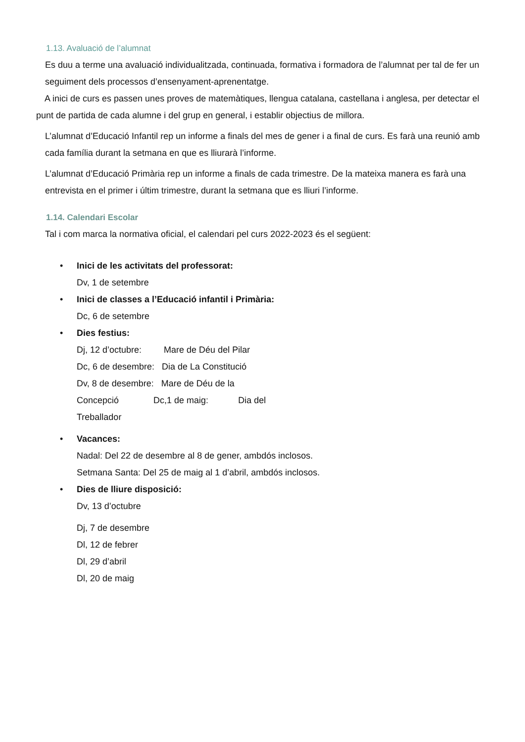1.13. Avaluació de l’alumnat
Es duu a terme una avaluació individualitzada, continuada, formativa i formadora de l’alumnat per tal de fer un seguiment dels processos d’ensenyament-aprenentatge.
A inici de curs es passen unes proves de matemàtiques, llengua catalana, castellana i anglesa, per detectar el punt de partida de cada alumne i del grup en general, i establir objectius de millora.
L’alumnat d’Educació Infantil rep un informe a finals del mes de gener i a final de curs. Es farà una reunió amb cada família durant la setmana en que es lliurarà l’informe.
L’alumnat d’Educació Primària rep un informe a finals de cada trimestre. De la mateixa manera es farà una entrevista en el primer i últim trimestre, durant la setmana que es lliuri l’informe.
1.14. Calendari Escolar
Tal i com marca la normativa oficial, el calendari pel curs 2022-2023 és el següent:
• Inici de les activitats del professorat:
Dv, 1 de setembre
• Inici de classes a l’Educació infantil i Primària:
Dc, 6 de setembre
• Dies festius:
Dj, 12 d’octubre: Mare de Déu del Pilar
Dc, 6 de desembre: Dia de La Constitució
Dv, 8 de desembre: Mare de Déu de la
Concepció Dc,1 de maig: Dia del
Treballador
• Vacances:
Nadal: Del 22 de desembre al 8 de gener, ambdós inclosos.
Setmana Santa: Del 25 de maig al 1 d’abril, ambdós inclosos.
• Dies de lliure disposició:
Dv, 13 d’octubre
Dj, 7 de desembre
Dl, 12 de febrer
Dl, 29 d’abril
Dl, 20 de maig